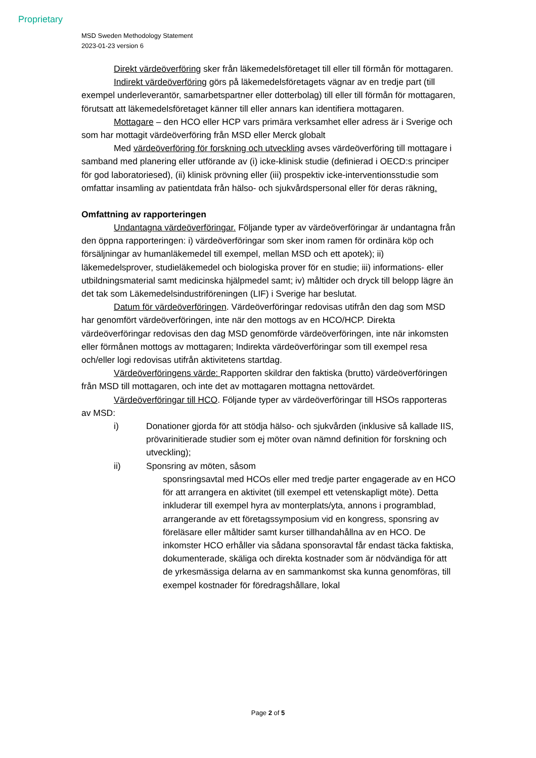Proprietary
MSD Sweden Methodology Statement
2023-01-23 version 6
Direkt värdeöverföring sker från läkemedelsföretaget till eller till förmån för mottagaren.
Indirekt värdeöverföring görs på läkemedelsföretagets vägnar av en tredje part (till exempel underleverantör, samarbetspartner eller dotterbolag) till eller till förmån för mottagaren, förutsatt att läkemedelsföretaget känner till eller annars kan identifiera mottagaren.
Mottagare – den HCO eller HCP vars primära verksamhet eller adress är i Sverige och som har mottagit värdeöverföring från MSD eller Merck globalt
Med värdeöverföring för forskning och utveckling avses värdeöverföring till mottagare i samband med planering eller utförande av (i) icke-klinisk studie (definierad i OECD:s principer för god laboratoriesed), (ii) klinisk prövning eller (iii) prospektiv icke-interventionsstudie som omfattar insamling av patientdata från hälso- och sjukvårdspersonal eller för deras räkning.
Omfattning av rapporteringen
Undantagna värdeöverföringar. Följande typer av värdeöverföringar är undantagna från den öppna rapporteringen: i) värdeöverföringar som sker inom ramen för ordinära köp och försäljningar av humanläkemedel till exempel, mellan MSD och ett apotek); ii) läkemedelsprover, studieläkemedel och biologiska prover för en studie; iii) informations- eller utbildningsmaterial samt medicinska hjälpmedel samt; iv) måltider och dryck till belopp lägre än det tak som Läkemedelsindustriföreningen (LIF) i Sverige har beslutat.
Datum för värdeöverföringen. Värdeöverföringar redovisas utifrån den dag som MSD har genomfört värdeöverföringen, inte när den mottogs av en HCO/HCP. Direkta värdeöverföringar redovisas den dag MSD genomförde värdeöverföringen, inte när inkomsten eller förmånen mottogs av mottagaren; Indirekta värdeöverföringar som till exempel resa och/eller logi redovisas utifrån aktivitetens startdag.
Värdeöverföringens värde: Rapporten skildrar den faktiska (brutto) värdeöverföringen från MSD till mottagaren, och inte det av mottagaren mottagna nettovärdet.
Värdeöverföringar till HCO. Följande typer av värdeöverföringar till HSOs rapporteras av MSD:
i) Donationer gjorda för att stödja hälso- och sjukvården (inklusive så kallade IIS, prövarinitierade studier som ej möter ovan nämnd definition för forskning och utveckling);
ii) Sponsring av möten, såsom
sponsringsavtal med HCOs eller med tredje parter engagerade av en HCO för att arrangera en aktivitet (till exempel ett vetenskapligt möte). Detta inkluderar till exempel hyra av monterplats/yta, annons i programblad, arrangerande av ett företagssymposium vid en kongress, sponsring av föreläsare eller måltider samt kurser tillhandahållna av en HCO. De inkomster HCO erhåller via sådana sponsoravtal får endast täcka faktiska, dokumenterade, skäliga och direkta kostnader som är nödvändiga för att de yrkesmässiga delarna av en sammankomst ska kunna genomföras, till exempel kostnader för föredragshållare, lokal
Page 2 of 5